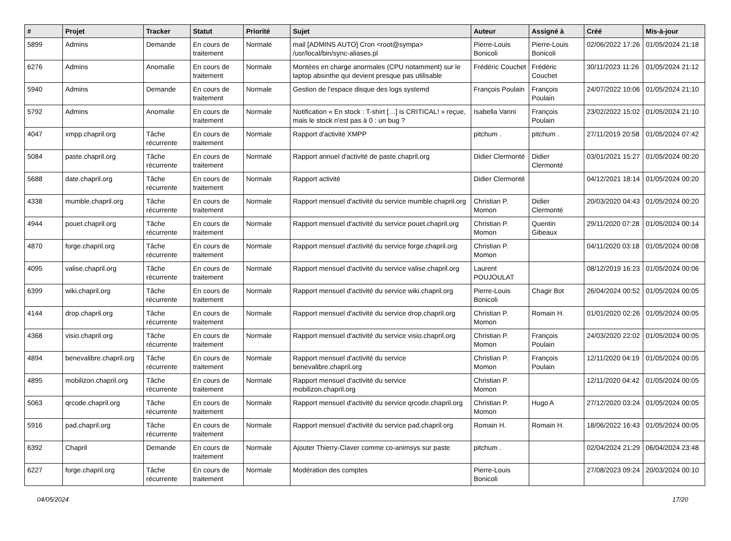| # | Projet | Tracker | Statut | Priorité | Sujet | Auteur | Assigné à | Créé | Mis-à-jour |
| --- | --- | --- | --- | --- | --- | --- | --- | --- | --- |
| 5899 | Admins | Demande | En cours de traitement | Normale | mail [ADMINS AUTO] Cron <root@sympa> /usr/local/bin/sync-aliases.pl | Pierre-Louis Bonicoli | Pierre-Louis Bonicoli | 02/06/2022 17:26 | 01/05/2024 21:18 |
| 6276 | Admins | Anomalie | En cours de traitement | Normale | Montées en charge anormales (CPU notamment) sur le laptop absinthe qui devient presque pas utilisable | Frédéric Couchet | Frédéric Couchet | 30/11/2023 11:26 | 01/05/2024 21:12 |
| 5940 | Admins | Demande | En cours de traitement | Normale | Gestion de l'espace disque des logs systemd | François Poulain | François Poulain | 24/07/2022 10:06 | 01/05/2024 21:10 |
| 5792 | Admins | Anomalie | En cours de traitement | Normale | Notification « En stock : T-shirt […] is CRITICAL! » reçue, mais le stock n'est pas à 0 : un bug ? | Isabella Vanni | François Poulain | 23/02/2022 15:02 | 01/05/2024 21:10 |
| 4047 | xmpp.chapril.org | Tâche récurrente | En cours de traitement | Normale | Rapport d'activité XMPP | pitchum . | pitchum . | 27/11/2019 20:58 | 01/05/2024 07:42 |
| 5084 | paste.chapril.org | Tâche récurrente | En cours de traitement | Normale | Rapport annuel d'activité de paste.chapril.org | Didier Clermonté | Didier Clermonté | 03/01/2021 15:27 | 01/05/2024 00:20 |
| 5688 | date.chapril.org | Tâche récurrente | En cours de traitement | Normale | Rapport activité | Didier Clermonté | | 04/12/2021 18:14 | 01/05/2024 00:20 |
| 4338 | mumble.chapril.org | Tâche récurrente | En cours de traitement | Normale | Rapport mensuel d'activité du service mumble.chapril.org | Christian P. Momon | Didier Clermonté | 20/03/2020 04:43 | 01/05/2024 00:20 |
| 4944 | pouet.chapril.org | Tâche récurrente | En cours de traitement | Normale | Rapport mensuel d'activité du service pouet.chapril.org | Christian P. Momon | Quentin Gibeaux | 29/11/2020 07:28 | 01/05/2024 00:14 |
| 4870 | forge.chapril.org | Tâche récurrente | En cours de traitement | Normale | Rapport mensuel d'activité du service forge.chapril.org | Christian P. Momon | | 04/11/2020 03:18 | 01/05/2024 00:08 |
| 4095 | valise.chapril.org | Tâche récurrente | En cours de traitement | Normale | Rapport mensuel d'activité du service valise.chapril.org | Laurent POUJOULAT | | 08/12/2019 16:23 | 01/05/2024 00:06 |
| 6399 | wiki.chapril.org | Tâche récurrente | En cours de traitement | Normale | Rapport mensuel d'activité du service wiki.chapril.org | Pierre-Louis Bonicoli | Chagir Bot | 26/04/2024 00:52 | 01/05/2024 00:05 |
| 4144 | drop.chapril.org | Tâche récurrente | En cours de traitement | Normale | Rapport mensuel d'activité du service drop.chapril.org | Christian P. Momon | Romain H. | 01/01/2020 02:26 | 01/05/2024 00:05 |
| 4368 | visio.chapril.org | Tâche récurrente | En cours de traitement | Normale | Rapport mensuel d'activité du service visio.chapril.org | Christian P. Momon | François Poulain | 24/03/2020 22:02 | 01/05/2024 00:05 |
| 4894 | benevalibre.chapril.org | Tâche récurrente | En cours de traitement | Normale | Rapport mensuel d'activité du service benevalibre.chapril.org | Christian P. Momon | François Poulain | 12/11/2020 04:19 | 01/05/2024 00:05 |
| 4895 | mobilizon.chapril.org | Tâche récurrente | En cours de traitement | Normale | Rapport mensuel d'activité du service mobilizon.chapril.org | Christian P. Momon | | 12/11/2020 04:42 | 01/05/2024 00:05 |
| 5063 | qrcode.chapril.org | Tâche récurrente | En cours de traitement | Normale | Rapport mensuel d'activité du service qrcode.chapril.org | Christian P. Momon | Hugo A | 27/12/2020 03:24 | 01/05/2024 00:05 |
| 5916 | pad.chapril.org | Tâche récurrente | En cours de traitement | Normale | Rapport mensuel d'activité du service pad.chapril.org | Romain H. | Romain H. | 18/06/2022 16:43 | 01/05/2024 00:05 |
| 6392 | Chapril | Demande | En cours de traitement | Normale | Ajouter Thierry-Claver comme co-animsys sur paste | pitchum . | | 02/04/2024 21:29 | 06/04/2024 23:48 |
| 6227 | forge.chapril.org | Tâche récurrente | En cours de traitement | Normale | Modération des comptes | Pierre-Louis Bonicoli | | 27/08/2023 09:24 | 20/03/2024 00:10 |
04/05/2024 17/20